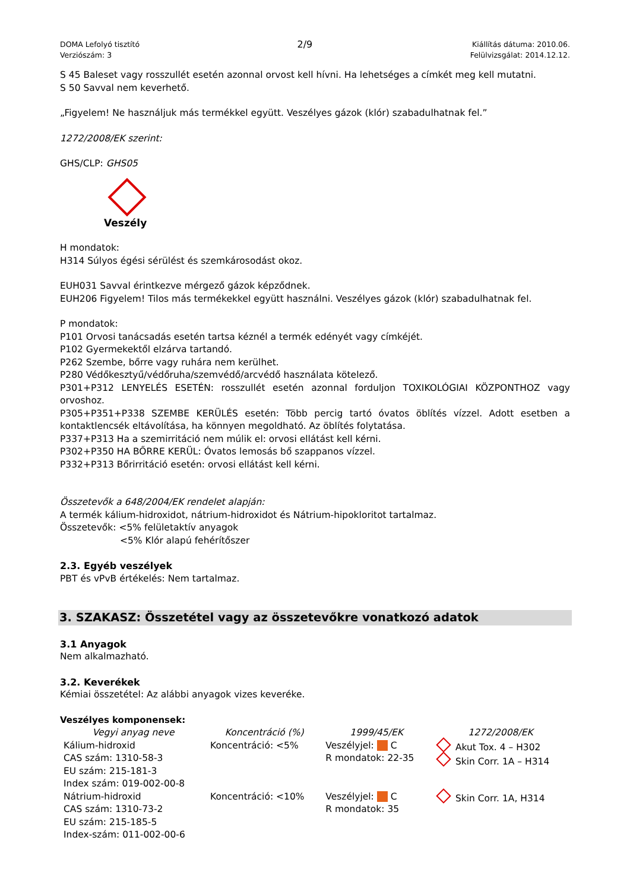DOMA Lefolyó tisztító
Verziószám: 3
2/9
Kiállítás dátuma: 2010.06.
Felülvizsgálat: 2014.12.12.
S 45 Baleset vagy rosszullét esetén azonnal orvost kell hívni. Ha lehetséges a címkét meg kell mutatni.
S 50 Savval nem keverhető.
„Figyelem! Ne használjuk más termékkel együtt. Veszélyes gázok (klór) szabadulhatnak fel.”
1272/2008/EK szerint:
GHS/CLP: GHS05
Veszély
H mondatok:
H314 Súlyos égési sérülést és szemkárosodást okoz.
EUH031 Savval érintkezve mérgező gázok képződnek.
EUH206 Figyelem! Tilos más termékekkel együtt használni. Veszélyes gázok (klór) szabadulhatnak fel.
P mondatok:
P101 Orvosi tanácsadás esetén tartsa kéznél a termék edényét vagy címkéjét.
P102 Gyermekektől elzárva tartandó.
P262 Szembe, bőrre vagy ruhára nem kerülhet.
P280 Védőkesztyű/védőruha/szemvédő/arcvédő használata kötelező.
P301+P312 LENYELÉS ESETÉN: rosszullét esetén azonnal forduljon TOXIKOLÓGIAI KÖZPONTHOZ vagy orvoshoz.
P305+P351+P338 SZEMBE KERÜLÉS esetén: Több percig tartó óvatos öblítés vízzel. Adott esetben a kontaktlencsék eltávolítása, ha könnyen megoldható. Az öblítés folytatása.
P337+P313 Ha a szemirritáció nem múlik el: orvosi ellátást kell kérni.
P302+P350 HA BŐRRE KERÜL: Óvatos lemosás bő szappanos vízzel.
P332+P313 Bőrirritáció esetén: orvosi ellátást kell kérni.
Összetevők a 648/2004/EK rendelet alapján:
A termék kálium-hidroxidot, nátrium-hidroxidot és Nátrium-hipokloritot tartalmaz.
Összetevők: <5% felületaktív anyagok
<5% Klór alapú fehérítőszer
2.3. Egyéb veszélyek
PBT és vPvB értékelés: Nem tartalmaz.
3. SZAKASZ: Összetétel vagy az összetevőkre vonatkozó adatok
3.1 Anyagok
Nem alkalmazható.
3.2. Keverékek
Kémiai összetétel: Az alábbi anyagok vizes keveréke.
Veszélyes komponensek:
| Vegyi anyag neve | Koncentráció (%) | 1999/45/EK | 1272/2008/EK |
| --- | --- | --- | --- |
| Kálium-hidroxid CAS szám: 1310-58-3 EU szám: 215-181-3 Index szám: 019-002-00-8 | Koncentráció: <5% | Veszélyjel: C R mondatok: 22-35 | Akut Tox. 4 – H302 Skin Corr. 1A – H314 |
| Nátrium-hidroxid CAS szám: 1310-73-2 EU szám: 215-185-5 Index-szám: 011-002-00-6 | Koncentráció: <10% | Veszélyjel: C R mondatok: 35 | Skin Corr. 1A, H314 |